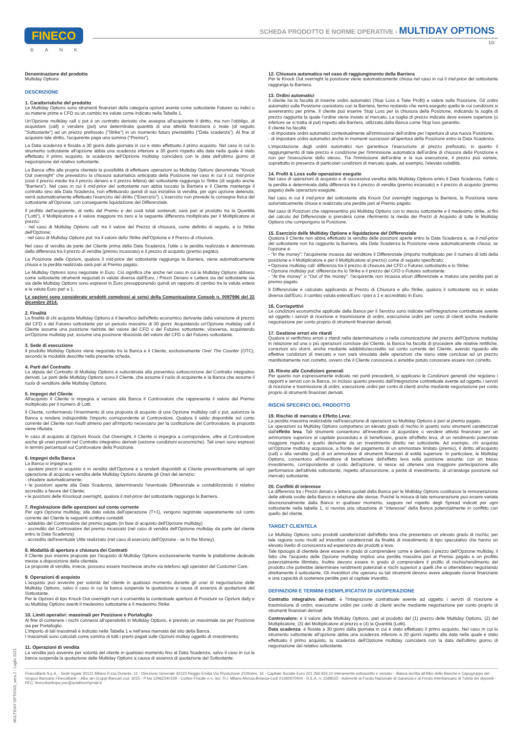FINECO
BANK
SCHEDA PRODOTTO E NORME OPERATIVE › MULTIDAY OPTIONS
1/2
Denominazione del prodotto
Multiday Options
DESCRIZIONE
1. Caratteristiche del prodotto
Le Multiday Options sono strumenti finanziari della categoria opzioni avente come sottostante Futures su indici o su materie prime e CFD su un cambio tra valute come indicato nella Tabella 1.
Un'Opzione multiday call o put è un contratto derivato che assegna all'acquirente il diritto, ma non l'obbligo, di acquistare (call) o vendere (put) una determinata quantità di una attività finanziaria o reale (di seguito "Sottostante") ad un prezzo prefissato ("Strike") in un momento futuro prestabilito ("Data scadenza"). Al fine di acquisire tale diritto, l'acquirente paga una somma ("Premio").
La Data scadenza è fissata a 30 giorni dalla giornata in cui è stato effettuato il primo acquisto. Nel caso in cui lo strumento sottostante all'opzione abbia una scadenza inferiore a 30 giorni rispetto alla data nella quale è stato effettuato il primo acquisto, la scadenza dell'Opzione multiday coinciderà con la data dell'ultimo giorno di negoziazione del relativo sottostante.
La Banca offre alla propria clientela la possibilità di effettuare operazioni su Multiday Options denominate "Knock Out overnight" che prevedono la chiusura automatica anticipata della Posizione nel caso in cui il cd. mid-price (cioè il prezzo medio tra il prezzo denaro e il prezzo lettera) del sottostante raggiunga lo Strike (di seguito anche "Barriera"). Nel caso in cui il mid-price del sottostante non abbia toccato la Barriera e il Cliente mantenga il contratto sino alla Data Scadenza, non effettuando quindi di sua iniziativa la vendita, per ogni opzione detenuta, verrà automaticamente effettuato l'esercizio del diritto ("Esercizio"). L'esercizio non prevede la consegna fisica del sottostante all'Opzione, con conseguente liquidazione del Differenziale.
Il profitto dell'acquirente, al netto del Premio e dei costi totali sostenuti, sarà pari al prodotto tra la Quantità ("Lotti"), il Moltiplicatore e il valore maggiore tra zero e la seguente differenza moltiplicata per il Moltiplicatore al prezzo:
- nel caso di Multiday Options call: tra il valore del Prezzo di chiusura, come definito di seguito, e lo Strike dell'Opzione;
- nel caso di Multiday Options put: tra il valore dello Strike dell'Opzione e il Prezzo di chiusura.
Nel caso di vendita da parte del Cliente prima della Data Scadenza, l'utile o la perdita realizzata è determinata dalla differenza tra il prezzo di vendita (premio incassato) e il prezzo di acquisto (premio pagato).
La Posizione delle Opzioni, qualora il mid-price del sottostante raggiunga la Barriera, viene automaticamente chiusa e la perdita realizzata sarà pari al Premio pagato.
Le Multiday Options sono negoziate in Euro. Ciò significa che anche nel caso in cui le Multiday Options abbiano come sottostante strumenti negoziati in valuta diversa dall'Euro, i Prezzi Denaro e Lettera sia del sottostante sia sia delle Multiday Options sono espressi in Euro presupponendo quindi un rapporto di cambio tra la valuta estera e la valuta Euro pari a 1.
Le opzioni sono considerate prodotti complessi ai sensi della Comunicazione Consob n. 0097996 del 22 dicembre 2014.
2. Finalità
La finalità di chi acquista Multiday Options è il beneficio dell'effetto economico derivante dalla variazione di prezzo del CFD o del Futures sottostante per un periodo massimo di 30 giorni. Acquistando un'Opzione multiday call il Cliente assume una posizione rialzista del valore del CFD o del Futures sottostante; viceversa, acquistando un'Opzione multiday put, assume una posizione ribassista del valore del CFD o del Futures sottostante.
3. Sede di esecuzione
Il prodotto Multiday Options viene negoziato tra la Banca e il Cliente, esclusivamente Over The Counter (OTC), secondo le modalità descritte nella presente scheda.
4. Parti del Contratto
La stipula del Contratto di Multiday Options è subordinata alla preventiva sottoscrizione del Contratto integrativo derivati. Le parti delle Multiday Options sono il Cliente, che assume il ruolo di acquirente e la Banca che assume il ruolo di venditore delle Multiday Options.
5. Impegni del Cliente
All'acquisto il Cliente si impegna a versare alla Banca il Controvalore che rappresenta il valore del Premio moltiplicato per il numero di Lotti.
Il Cliente, confermando l'inserimento di una proposta di acquisto di una Opzione multiday call o put, autorizza la Banca a rendere indisponibile l'importo corrispondente al Controvalore. Qualora il saldo disponibile sul conto corrente del Cliente non risulti almeno pari all'importo necessario per la costituzione del Controvalore, la proposta viene rifiutata.
In caso di acquisto di Opzioni Knock Out Overnight, il Cliente si impegna a corrispondere, oltre al Controvalore anche gli oneri previsti nel Contratto integrativo derivati (sezione condizioni economiche). Tali oneri sono espressi in termini percentuali sul Controvalore della Posizione.
6. Impegni della Banca
La Banca si impegna a:
- quotare prezzi in acquisto e in vendita dell'Opzione e a renderli disponibili al Cliente preventivamente ad ogni operazione di acquisto e vendita delle Multiday Options durante gli Orari del servizio;
- chiudere automaticamente:
• le posizioni aperte alla Data Scadenza, determinando l'eventuale Differenziale e contabilizzando il relativo accredito a favore del Cliente;
• le posizioni delle Knockout overnight, qualora il mid-price del sottostante raggiunga la Barriera.
7. Registrazione delle operazioni sul conto corrente
Per ogni Opzione multiday, alla data valuta dell'operazione (T+1), vengono registrate separatamente sul conto corrente del Cliente le seguenti scritture contabili:
- addebito del Controvalore del premio pagato (in fase di acquisto dell'Opzione multiday)
- accredito del Controvalore del premio incassato (nel caso di vendita dell'Opzione multiday da parte del cliente entro la Data Scadenza)
- accredito dell'eventuale Utile realizzato (nel caso di esercizio dell'Opzione - se In the Money).
8. Modalità di apertura e chiusura dei Contratti
Il Cliente può inserire proposte per l'acquisto di Multiday Options esclusivamente tramite le piattaforme dedicate messe a disposizione della clientela.
Le proposte di vendita, invece, possono essere trasmesse anche via telefono agli operatori del Customer Care.
9. Operazioni di acquisto
L'acquisto può avvenire per volontà del cliente in qualsiasi momento durante gli orari di negoziazione delle Multiday Options, salvo il caso in cui la banca sospenda la quotazione a causa di assenza di quotazione del Sottostante.
Per le Opzioni di tipo Knock Out overnight non è consentita la contestuale apertura di Posizioni su Opzioni daily e su Multiday Options aventi il medesimo sottostante e il medesimo Strike
10. Limiti operativi: massimali per Posizione e Portafoglio
Al fine di contenere i rischi connessi all'operatività in Multiday Options, è previsto un massimale sia per Posizione sia per Portafoglio.
L'importo di tali massimali è indicato nella Tabella 1 e nell'area riservata del sito della Banca.
I massimali sono calcolati come somma di tutti i premi pagati sulle Opzioni multiay oggetto di investimento.
11. Operazioni di vendita
La vendita può avvenire per volontà del cliente in qualsiasi momento fino al Data Scadenza, salvo il caso in cui la banca sospenda la quotazione delle Multiday Options a causa di assenza di quotazione del Sottostante.
12. Chiusura automatica nel caso di raggiungimento della Barriera
Per le Knock Out overnight la posizione viene automaticamente chiusa nel caso in cui il mid-price del sottostante raggiunga la Barriera.
13. Ordini automatici
Il cliente ha la facoltà di inserire ordini automatici (Stop Loss e Take Profit) a valere sulla Posizione. Gli ordini automatici sulla Posizione coesistono con la Barriera, fermo restando che verrà eseguito quello le cui condizioni si avvereranno per prime. Il cliente può inserire Stop Loss per la chiusura della Posizione, indicando la soglia di prezzo raggiunta la quale l'ordine viene inviato al mercato. La soglia di prezzo indicata deve essere superiore (o inferiore se si tratta di put) rispetto alla Barriera, utilizzata dalla Banca come Stop loss garantito.
Il cliente ha facoltà:
- di impostare ordini automatici contestualmente all'immissione dell'ordine per l'apertura di una nuova Posizione;
- di impostare ordini automatici anche in momenti successivi all'apertura della Posizione entro la Data Scadenza.
L'impostazione degli ordini automatici non garantisce l'esecuzione al prezzo prefissato, in quanto il raggiungimento di tale prezzo è condizione per l'immissione automatica dell'ordine di chiusura della Posizione e non per l'esecuzione dello stesso. Tra l'immissione dell'ordine e la sua esecuzione, il prezzo può variare, soprattutto in presenza di particolari condizioni di mercato quale, ad esempio, l'elevata volatilità.
14. Profit & Loss sulle operazioni eseguite
Nel caso di operazioni di acquisto e di successiva vendita della Multiday Options entro il Data Scadenza, l'utile o la perdita è determinata dalla differenza tra il prezzo di vendita (premio incassato) e il prezzo di acquisto (premio pagato) delle operazioni eseguite.
Nel caso in cui il mid-price del sottostante alla Knock Out overnight raggiunga la Barriera, la Posizione viene automaticamente chiusa e realizzata una perdita pari al Premio pagato.
Nel caso di Posizioni che rappresentino più Multiday Options con lo stesso sottostante e il medesimo strike, ai fini del calcolo del Differenziale si prenderà come riferimento la media dei Prezzi di Acquisto di tutte le Multiday Options che compongono la Posizione.
15. Esercizio delle Multiday Options e liquidazione del Differenziale
Qualora il Cliente non abbia effettuato la vendita delle posizioni aperte entro la Data Scadenza e, se il mid-price del sottostante non ha raggiunto la Barriera, alla Data Scadenza la Posizione viene automaticamente chiusa; se l'opzione è:
- "In the money": l'acquirente incassa dal venditore il Differenziale (importo moltiplicato per il numero di lotti della posizione e il Moltiplicatore e per il Moltiplicatore al prezzo) come di seguito specificato:
• Opzione multiday call: differenza tra il prezzo di chiusura del CFD o Futures sottostante e lo Strike;
• Opzione multiday put: differenza tra lo Strike e il prezzo del CFD o Futures sottostante.
- "At the money" o "Out of the money": l'acquirente non incassa alcun differenziale e matura una perdita pari al premio pagato.
Il Differenziale è calcolato applicando al Prezzo di Chiusura e allo Strike, qualora il sottostante sia in valuta diversa dall'Euro, il cambio valuta estera/Euro =pari a 1 e accreditato in Euro.
16. Corrispettivi
Le condizioni economiche applicate dalla Banca per il Servizio sono indicate nell'Integrazione contrattuale avente ad oggetto i servizi di ricezione e trasmissione di ordini, esecuzione ordini per conto di clienti anche mediante negoziazione per conto proprio di strumenti finanziari derivati.
17. Gestione errori e/o ritardi
Qualora si verifichino errori o ritardi nella determinazione o nella comunicazione del prezzo dell'Opzione multiday in relazione ad una o più operazioni concluse dal Cliente, la Banca ha facoltà di procedere alle relative rettifiche, correzioni e/o storni, anche mediante addebito/accredito sul conto corrente del Cliente, avendo riguardo alle effettive condizioni di mercato e non sarà vincolata dalle operazioni che siano state concluse ad un prezzo manifestamente non corretto, ovvero che il Cliente conosceva o avrebbe potuto conoscere essere non corretto.
18. Rinvio alle Condizioni generali
Per quanto non espressamente indicato nei punti precedenti, si applicano le Condizioni generali che regolano i rapporti e servizi con la Banca, ivi incluso quanto previsto dall'Integrazione contrattuale avente ad oggetto i servizi di ricezione e trasmissione di ordini, esecuzione ordini per conto di clienti anche mediante negoziazione per conto proprio di strumenti finanziari derivati.
RISCHI SPECIFICI DEL PRODOTTO
19. Rischio di mercato e Effetto Leva:
La perdita massima realizzabile nell'esecuzione di operazioni su Multiday Options è pari al premio pagato.
Le operazioni su Multiday Options comportano un elevato grado di rischio in quanto sono strumenti caratterizzati dall'effetto leva. Tali strumenti consentono all'investitore di acquistare o vendere attività finanziare per un ammontare superiore al capitale posseduto e di beneficiare, grazie all'effetto leva, di un rendimento potenziale maggiore rispetto a quello derivante da un investimento diretto nel sottostante. Ad esempio, chi acquista un'Opzione multiday acquisisce, a fronte del pagamento di un ammontare limitato (premio), il diritto all'acquisto (call) o alla vendita (put) di un ammontare di strumenti finanziari di entità superiore. In particolare, le Multiday Options, consentono all'investitore di beneficiare dell'effetto leva sulla posizione assunta: con un basso investimento, corrispondente al costo dell'opzione, si riesce ad ottenere una maggiore partecipazione alla performance dell'attività sottostante, rispetto all'assunzione, a parità di investimento, di un'analoga posizione sul mercato sottostante.
20. Conflitti di interesse
La differenza tra i Prezzi denaro e lettera quotati dalla Banca per le Multiday Options costituisce la remunerazione delle attività svolte della Banca in relazione alle stesse. Poiché la misura di tale remunerazione può essere variata discrezionalmente dalla Banca in qualsiasi momento, seppure nel rispetto degli Spread indicati per ogni sottostante nella tabella 1, si ravvisa una situazione di "interesse" della Banca potenzialmente in conflitto con quello del cliente.
TARGET CLIENTELA
Le Multiday Options sono prodotti caratterizzati dall'effetto leva che presentano un elevato grado di rischio; per tale ragione sono rivolti ad investitori caratterizzati da finalità di investimento di tipo speculativo che hanno un elevato livello di conoscenza ed esperienza dei prodotti a leva.
Tale tipologia di clientela deve essere in grado di comprendere come è derivato il prezzo dell'Opzione multiday, il fatto che l'acquisto delle Opzione multiday implica una perdita massima pari al Premio pagato e un profitto potenzialmente illimitato. Inoltre devono essere in grado di comprendere il profilo di rischio/rendimento del prodotto che potrebbe determinare rendimenti potenziali e rischi superiori a quelli che si otterrebbero negoziando direttamente il sottostante. Gli investitori che operano su tali strumenti devono avere adeguate risorse finanziarie e una capacità di sostenere perdite pari al capitale investito.
DEFINIZIONI E TERMINI ESEMPLIFICATIVI DI UN'OPERAZIONE
Contratto integrativo derivati: è l'Integrazione contrattuale avente ad oggetto i servizi di ricezione e trasmissione di ordini, esecuzione ordini per conto di clienti anche mediante negoziazione per conto proprio di strumenti finanziari derivati
Controvalore: è il valore delle Multiday Options, pari al prodotto del (1) prezzo delle Multiday Options, (2) del Moltiplicatore, (3) del Moltiplicatore al prezzo e (4) la Quantità (Lotti).
Data scadenza: è fissata a 30 giorni dalla giornata in cui è stato effettuato il primo acquisto. Nel caso in cui lo strumento sottostante all'opzione abbia una scadenza inferiore a 30 giorni rispetto alla data nella quale è stato effettuato il primo acquisto, la scadenza dell'Opzione multiday coinciderà con la data dell'ultimo giorno di negoziazione del relativo sottostante.
FinecoBank S.p.A. - Sede legale 20131 Milano P.zza Durante, 11 - Direzione Generale 42123 Reggio Emilia Via Rivoluzione d'Ottobre, 16 - Capitale Sociale Euro 201.266.924,10 interamente sottoscritto e versato – Banca iscritta all'Albo delle Banche e Capogruppo del Gruppo Bancario FinecoBank – Albo dei Gruppi Bancari cod. 3015 - P.Iva 12962340159 - Codice Fiscale e n. iscr. R.I. Milano-Monza-Brianza-Lodi 01392970404 - R.E.A. n. 1598155 - Aderente al Fondo Nazionale di Garanzia e al Fondo Interbancario di Tutela dei depositi - PEC: finecobankspa.pec@actaliscertymail.it
MULTIDAY OPTIONS_vers.2 - Luglio 2021